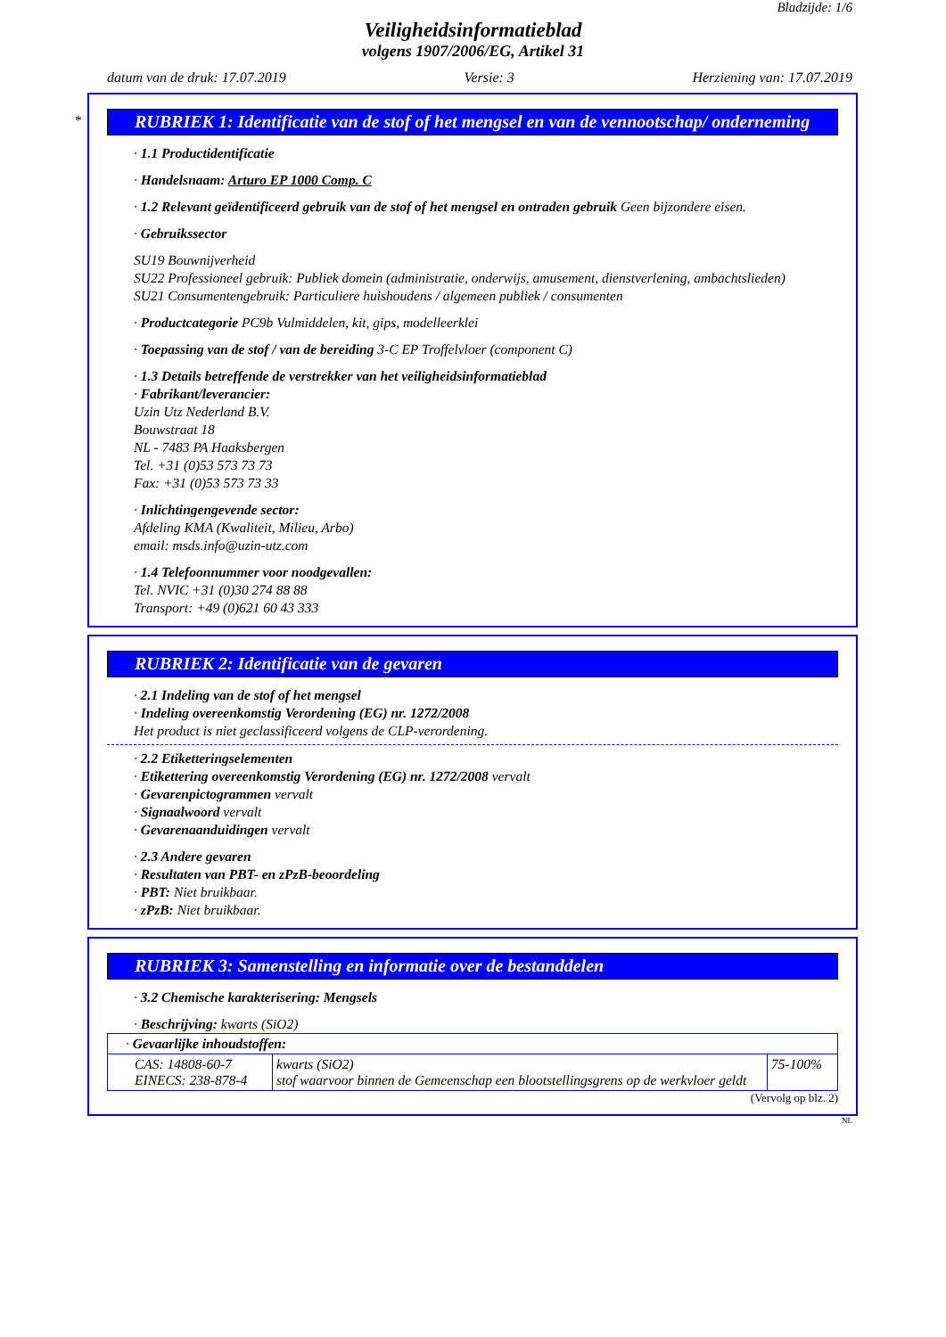Bladzijde: 1/6
Veiligheidsinformatieblad
volgens 1907/2006/EG, Artikel 31
datum van de druk: 17.07.2019 Versie: 3 Herziening van: 17.07.2019
*
RUBRIEK 1: Identificatie van de stof of het mengsel en van de vennootschap/ onderneming
· 1.1 Productidentificatie
· Handelsnaam: Arturo EP 1000 Comp. C
· 1.2 Relevant geïdentificeerd gebruik van de stof of het mengsel en ontraden gebruik Geen bijzondere eisen.
· Gebruikssector
SU19 Bouwnijverheid
SU22 Professioneel gebruik: Publiek domein (administratie, onderwijs, amusement, dienstverlening, ambachtslieden)
SU21 Consumentengebruik: Particuliere huishoudens / algemeen publiek / consumenten
· Productcategorie PC9b Vulmiddelen, kit, gips, modelleerklei
· Toepassing van de stof / van de bereiding 3-C EP Troffelvloer (component C)
· 1.3 Details betreffende de verstrekker van het veiligheidsinformatieblad
· Fabrikant/leverancier:
Uzin Utz Nederland B.V.
Bouwstraat 18
NL - 7483 PA Haaksbergen
Tel. +31 (0)53 573 73 73
Fax: +31 (0)53 573 73 33
· Inlichtingengevende sector:
Afdeling KMA (Kwaliteit, Milieu, Arbo)
email: msds.info@uzin-utz.com
· 1.4 Telefoonnummer voor noodgevallen:
Tel. NVIC +31 (0)30 274 88 88
Transport: +49 (0)621 60 43 333
RUBRIEK 2: Identificatie van de gevaren
· 2.1 Indeling van de stof of het mengsel
· Indeling overeenkomstig Verordening (EG) nr. 1272/2008
Het product is niet geclassificeerd volgens de CLP-verordening.
· 2.2 Etiketteringselementen
· Etikettering overeenkomstig Verordening (EG) nr. 1272/2008 vervalt
· Gevarenpictogrammen vervalt
· Signaalwoord vervalt
· Gevarenaanduidingen vervalt
· 2.3 Andere gevaren
· Resultaten van PBT- en zPzB-beoordeling
· PBT: Niet bruikbaar.
· zPzB: Niet bruikbaar.
RUBRIEK 3: Samenstelling en informatie over de bestanddelen
· 3.2 Chemische karakterisering: Mengsels
· Beschrijving: kwarts (SiO2)
| · Gevaarlijke inhoudstoffen: | | |
| CAS: 14808-60-7 EINECS: 238-878-4 | kwarts (SiO2) stof waarvoor binnen de Gemeenschap een blootstellingsgrens op de werkvloer geldt | 75-100% |
(Vervolg op blz. 2)
NL